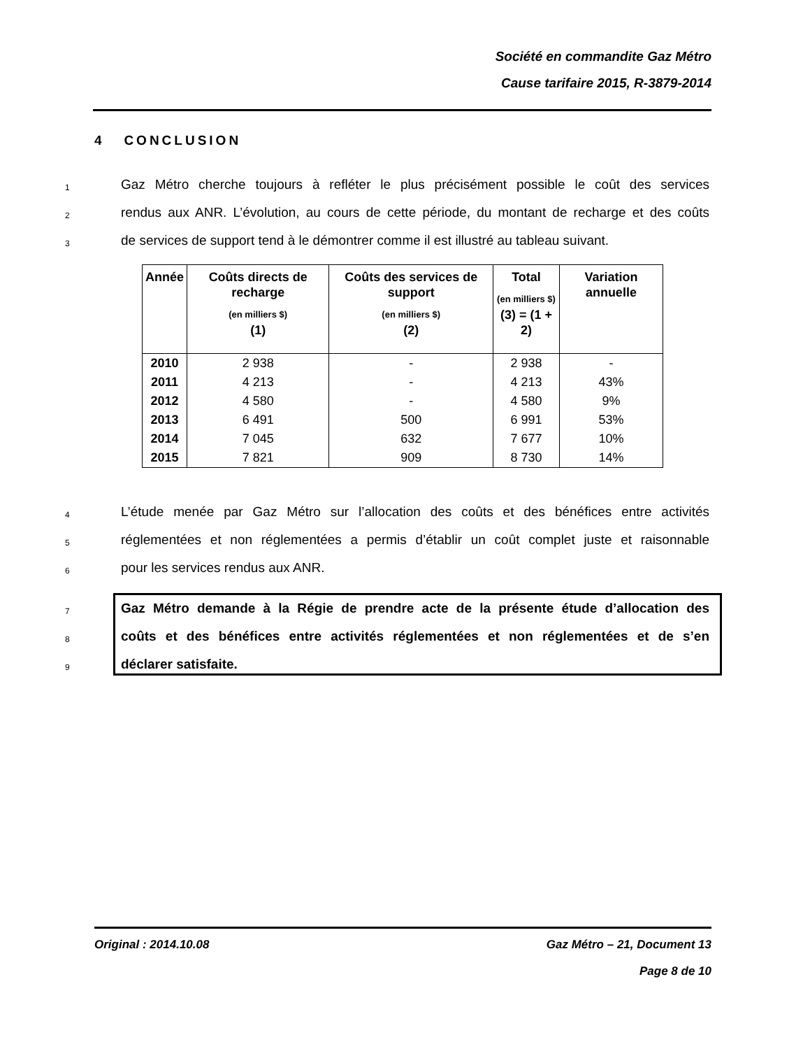Société en commandite Gaz Métro
Cause tarifaire 2015, R-3879-2014
4 CONCLUSION
1
Gaz Métro cherche toujours à refléter le plus précisément possible le coût des services
2
rendus aux ANR. L’évolution, au cours de cette période, du montant de recharge et des coûts
3
de services de support tend à le démontrer comme il est illustré au tableau suivant.
| Année | Coûts directs de recharge (en milliers $) (1) | Coûts des services de support (en milliers $) (2) | Total (en milliers $) (3) = (1 + 2) | Variation annuelle |
| --- | --- | --- | --- | --- |
| 2010 | 2 938 | - | 2 938 | - |
| 2011 | 4 213 | - | 4 213 | 43% |
| 2012 | 4 580 | - | 4 580 | 9% |
| 2013 | 6 491 | 500 | 6 991 | 53% |
| 2014 | 7 045 | 632 | 7 677 | 10% |
| 2015 | 7 821 | 909 | 8 730 | 14% |
4
L’étude menée par Gaz Métro sur l’allocation des coûts et des bénéfices entre activités
5
réglementées et non réglementées a permis d’établir un coût complet juste et raisonnable
6
pour les services rendus aux ANR.
7
Gaz Métro demande à la Régie de prendre acte de la présente étude d’allocation des
8
coûts et des bénéfices entre activités réglementées et non réglementées et de s’en
9
déclarer satisfaite.
Original : 2014.10.08 Gaz Métro – 21, Document 13
Page 8 de 10